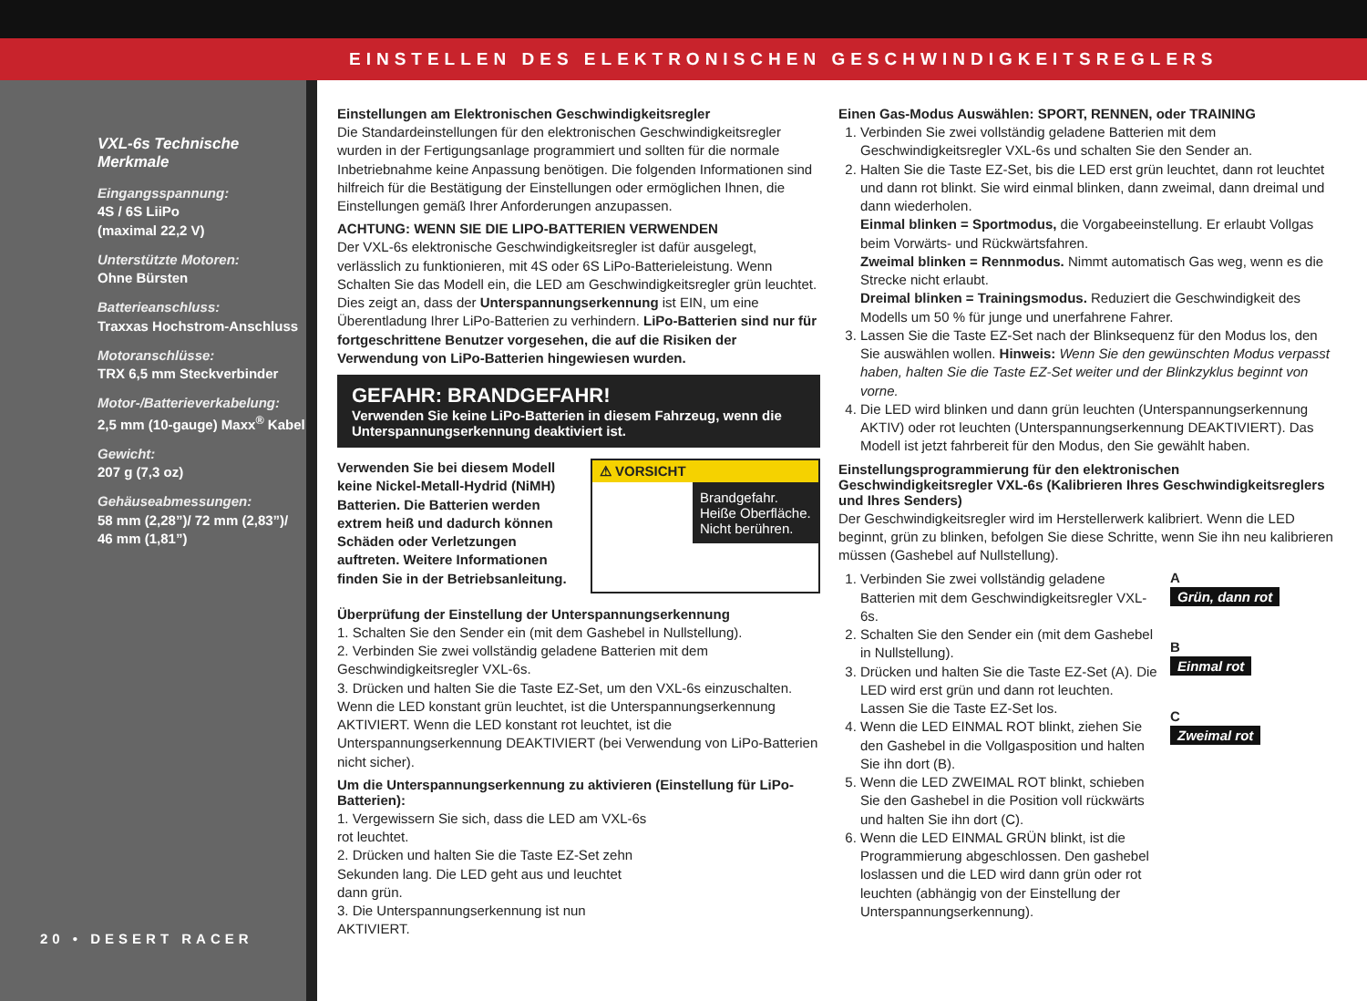EINSTELLEN DES ELEKTRONISCHEN GESCHWINDIGKEITSREGLERS
VXL-6s Technische Merkmale
Eingangsspannung:
4S / 6S LiiPo
(maximal 22,2 V)
Unterstützte Motoren:
Ohne Bürsten
Batterieanschluss:
Traxxas Hochstrom-Anschluss
Motoranschlüsse:
TRX 6,5 mm Steckverbinder
Motor-/Batterieverkabelung:
2,5 mm (10-gauge) Maxx<sup>®</sup> Kabel
Gewicht:
207 g (7,3 oz)
Gehäuseabmessungen:
58 mm (2,28”)/ 72 mm (2,83”)/ 46 mm (1,81”)
20 • DESERT RACER
Einstellungen am Elektronischen Geschwindigkeitsregler
Die Standardeinstellungen für den elektronischen Geschwindigkeitsregler wurden in der Fertigungsanlage programmiert und sollten für die normale Inbetriebnahme keine Anpassung benötigen. Die folgenden Informationen sind hilfreich für die Bestätigung der Einstellungen oder ermöglichen Ihnen, die Einstellungen gemäß Ihrer Anforderungen anzupassen.
ACHTUNG: WENN SIE DIE LIPO-BATTERIEN VERWENDEN
Der VXL-6s elektronische Geschwindigkeitsregler ist dafür ausgelegt, verlässlich zu funktionieren, mit 4S oder 6S LiPo-Batterieleistung. Wenn Schalten Sie das Modell ein, die LED am Geschwindigkeitsregler grün leuchtet. Dies zeigt an, dass der Unterspannungserkennung ist EIN, um eine Überentladung Ihrer LiPo-Batterien zu verhindern. LiPo-Batterien sind nur für fortgeschrittene Benutzer vorgesehen, die auf die Risiken der Verwendung von LiPo-Batterien hingewiesen wurden.
GEFAHR: BRANDGEFAHR!
Verwenden Sie keine LiPo-Batterien in diesem Fahrzeug, wenn die Unterspannungserkennung deaktiviert ist.
Verwenden Sie bei diesem Modell keine Nickel-Metall-Hydrid (NiMH) Batterien. Die Batterien werden extrem heiß und dadurch können Schäden oder Verletzungen auftreten. Weitere Informationen finden Sie in der Betriebsanleitung.
⚠ VORSICHT
Brandgefahr.
Heiße Oberfläche.
Nicht berühren.
Überprüfung der Einstellung der Unterspannungserkennung
1. Schalten Sie den Sender ein (mit dem Gashebel in Nullstellung).
2. Verbinden Sie zwei vollständig geladene Batterien mit dem Geschwindigkeitsregler VXL-6s.
3. Drücken und halten Sie die Taste EZ-Set, um den VXL-6s einzuschalten. Wenn die LED konstant grün leuchtet, ist die Unterspannungserkennung AKTIVIERT. Wenn die LED konstant rot leuchtet, ist die Unterspannungserkennung DEAKTIVIERT (bei Verwendung von LiPo-Batterien nicht sicher).
Um die Unterspannungserkennung zu aktivieren (Einstellung für LiPo-Batterien):
1. Vergewissern Sie sich, dass die LED am VXL-6s rot leuchtet.
2. Drücken und halten Sie die Taste EZ-Set zehn Sekunden lang. Die LED geht aus und leuchtet dann grün.
3. Die Unterspannungserkennung ist nun AKTIVIERT.
Einen Gas-Modus Auswählen: SPORT, RENNEN, oder TRAINING
1. Verbinden Sie zwei vollständig geladene Batterien mit dem Geschwindigkeitsregler VXL-6s und schalten Sie den Sender an.
2. Halten Sie die Taste EZ-Set, bis die LED erst grün leuchtet, dann rot leuchtet und dann rot blinkt. Sie wird einmal blinken, dann zweimal, dann dreimal und dann wiederholen.
Einmal blinken = Sportmodus, die Vorgabeeinstellung. Er erlaubt Vollgas beim Vorwärts- und Rückwärtsfahren.
Zweimal blinken = Rennmodus. Nimmt automatisch Gas weg, wenn es die Strecke nicht erlaubt.
Dreimal blinken = Trainingsmodus. Reduziert die Geschwindigkeit des Modells um 50 % für junge und unerfahrene Fahrer.
3. Lassen Sie die Taste EZ-Set nach der Blinksequenz für den Modus los, den Sie auswählen wollen. Hinweis: Wenn Sie den gewünschten Modus verpasst haben, halten Sie die Taste EZ-Set weiter und der Blinkzyklus beginnt von vorne.
4. Die LED wird blinken und dann grün leuchten (Unterspannungserkennung AKTIV) oder rot leuchten (Unterspannungserkennung DEAKTIVIERT). Das Modell ist jetzt fahrbereit für den Modus, den Sie gewählt haben.
Einstellungsprogrammierung für den elektronischen Geschwindigkeitsregler VXL-6s (Kalibrieren Ihres Geschwindigkeitsreglers und Ihres Senders)
Der Geschwindigkeitsregler wird im Herstellerwerk kalibriert. Wenn die LED beginnt, grün zu blinken, befolgen Sie diese Schritte, wenn Sie ihn neu kalibrieren müssen (Gashebel auf Nullstellung).
1. Verbinden Sie zwei vollständig geladene Batterien mit dem Geschwindigkeitsregler VXL-6s.
2. Schalten Sie den Sender ein (mit dem Gashebel in Nullstellung).
3. Drücken und halten Sie die Taste EZ-Set (A). Die LED wird erst grün und dann rot leuchten. Lassen Sie die Taste EZ-Set los.
4. Wenn die LED EINMAL ROT blinkt, ziehen Sie den Gashebel in die Vollgasposition und halten Sie ihn dort (B).
5. Wenn die LED ZWEIMAL ROT blinkt, schieben Sie den Gashebel in die Position voll rückwärts und halten Sie ihn dort (C).
6. Wenn die LED EINMAL GRÜN blinkt, ist die Programmierung abgeschlossen. Den gashebel loslassen und die LED wird dann grün oder rot leuchten (abhängig von der Einstellung der Unterspannungserkennung).
A
Grün, dann rot
B
Einmal rot
C
Zweimal rot